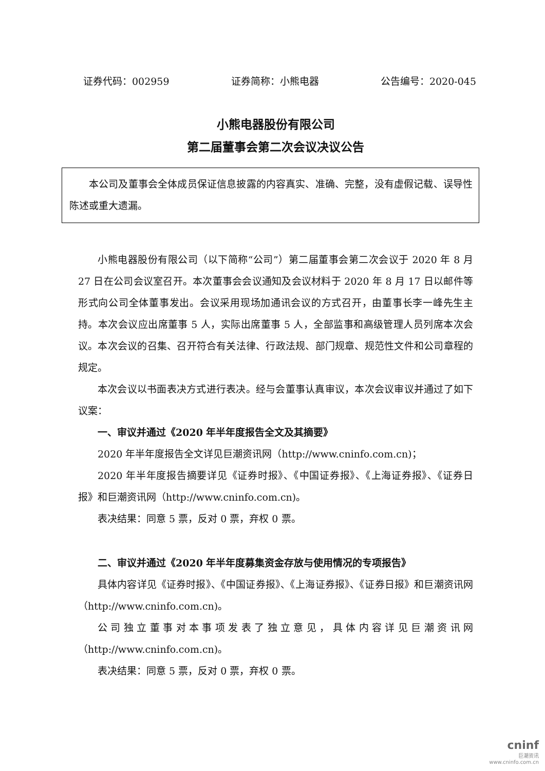证券代码：002959 证券简称：小熊电器 公告编号：2020-045
小熊电器股份有限公司
第二届董事会第二次会议决议公告
本公司及董事会全体成员保证信息披露的内容真实、准确、完整，没有虚假记载、误导性陈述或重大遗漏。
小熊电器股份有限公司（以下简称“公司”）第二届董事会第二次会议于 2020 年 8 月 27 日在公司会议室召开。本次董事会会议通知及会议材料于 2020 年 8 月 17 日以邮件等形式向公司全体董事发出。会议采用现场加通讯会议的方式召开，由董事长李一峰先生主持。本次会议应出席董事 5 人，实际出席董事 5 人，全部监事和高级管理人员列席本次会议。本次会议的召集、召开符合有关法律、行政法规、部门规章、规范性文件和公司章程的规定。
本次会议以书面表决方式进行表决。经与会董事认真审议，本次会议审议并通过了如下议案：
一、审议并通过《2020 年半年度报告全文及其摘要》
2020 年半年度报告全文详见巨潮资讯网（http://www.cninfo.com.cn)；
2020 年半年度报告摘要详见《证券时报》、《中国证券报》、《上海证券报》、《证券日报》和巨潮资讯网（http://www.cninfo.com.cn)。
表决结果：同意 5 票，反对 0 票，弃权 0 票。
二、审议并通过《2020 年半年度募集资金存放与使用情况的专项报告》
具体内容详见《证券时报》、《中国证券报》、《上海证券报》、《证券日报》和巨潮资讯网（http://www.cninfo.com.cn)。
公司独立董事对本事项发表了独立意见，具体内容详见巨潮资讯网（http://www.cninfo.com.cn)。
表决结果：同意 5 票，反对 0 票，弃权 0 票。
cninf
巨潮资讯
www.cninfo.com.cn